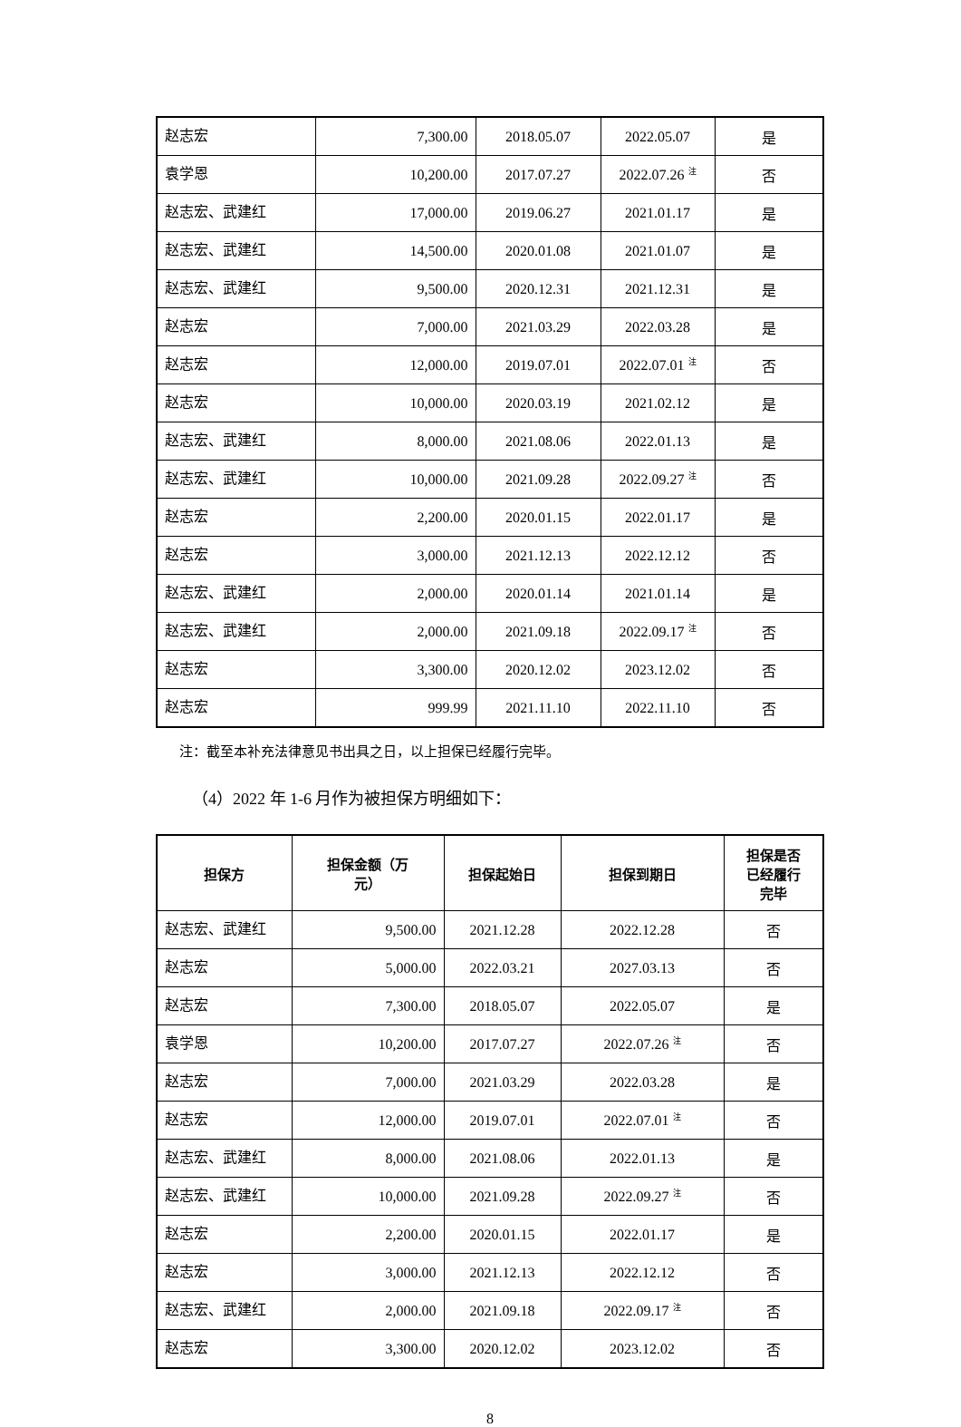| 赵志宏 | 7,300.00 | 2018.05.07 | 2022.05.07 | 是 |
| 袁学恩 | 10,200.00 | 2017.07.27 | 2022.07.26 <sup>注</sup> | 否 |
| 赵志宏、武建红 | 17,000.00 | 2019.06.27 | 2021.01.17 | 是 |
| 赵志宏、武建红 | 14,500.00 | 2020.01.08 | 2021.01.07 | 是 |
| 赵志宏、武建红 | 9,500.00 | 2020.12.31 | 2021.12.31 | 是 |
| 赵志宏 | 7,000.00 | 2021.03.29 | 2022.03.28 | 是 |
| 赵志宏 | 12,000.00 | 2019.07.01 | 2022.07.01 <sup>注</sup> | 否 |
| 赵志宏 | 10,000.00 | 2020.03.19 | 2021.02.12 | 是 |
| 赵志宏、武建红 | 8,000.00 | 2021.08.06 | 2022.01.13 | 是 |
| 赵志宏、武建红 | 10,000.00 | 2021.09.28 | 2022.09.27 <sup>注</sup> | 否 |
| 赵志宏 | 2,200.00 | 2020.01.15 | 2022.01.17 | 是 |
| 赵志宏 | 3,000.00 | 2021.12.13 | 2022.12.12 | 否 |
| 赵志宏、武建红 | 2,000.00 | 2020.01.14 | 2021.01.14 | 是 |
| 赵志宏、武建红 | 2,000.00 | 2021.09.18 | 2022.09.17 <sup>注</sup> | 否 |
| 赵志宏 | 3,300.00 | 2020.12.02 | 2023.12.02 | 否 |
| 赵志宏 | 999.99 | 2021.11.10 | 2022.11.10 | 否 |
注：截至本补充法律意见书出具之日，以上担保已经履行完毕。
（4）2022 年 1-6 月作为被担保方明细如下：
| 担保方 | 担保金额（万 元） | 担保起始日 | 担保到期日 | 担保是否 已经履行 完毕 |
| --- | --- | --- | --- | --- |
| 赵志宏、武建红 | 9,500.00 | 2021.12.28 | 2022.12.28 | 否 |
| 赵志宏 | 5,000.00 | 2022.03.21 | 2027.03.13 | 否 |
| 赵志宏 | 7,300.00 | 2018.05.07 | 2022.05.07 | 是 |
| 袁学恩 | 10,200.00 | 2017.07.27 | 2022.07.26 <sup>注</sup> | 否 |
| 赵志宏 | 7,000.00 | 2021.03.29 | 2022.03.28 | 是 |
| 赵志宏 | 12,000.00 | 2019.07.01 | 2022.07.01 <sup>注</sup> | 否 |
| 赵志宏、武建红 | 8,000.00 | 2021.08.06 | 2022.01.13 | 是 |
| 赵志宏、武建红 | 10,000.00 | 2021.09.28 | 2022.09.27 <sup>注</sup> | 否 |
| 赵志宏 | 2,200.00 | 2020.01.15 | 2022.01.17 | 是 |
| 赵志宏 | 3,000.00 | 2021.12.13 | 2022.12.12 | 否 |
| 赵志宏、武建红 | 2,000.00 | 2021.09.18 | 2022.09.17 <sup>注</sup> | 否 |
| 赵志宏 | 3,300.00 | 2020.12.02 | 2023.12.02 | 否 |
8